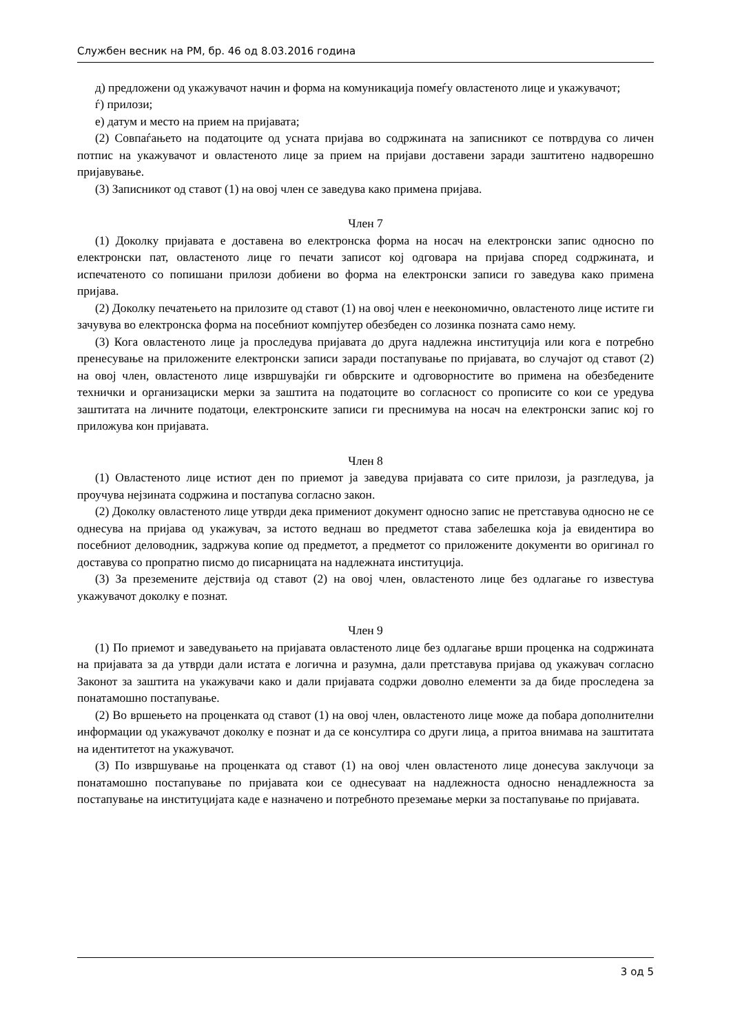Службен весник на РМ, бр. 46 од 8.03.2016 година
д) предложени од укажувачот начин и форма на комуникација помеѓу овластеното лице и укажувачот;
ѓ) прилози;
е) датум и место на прием на пријавата;
(2) Совпаѓањето на податоците од усната пријава во содржината на записникот се потврдува со личен потпис на укажувачот и овластеното лице за прием на пријави доставени заради заштитено надворешно пријавување.
(3) Записникот од ставот (1) на овој член се заведува како примена пријава.
Член 7
(1) Доколку пријавата е доставена во електронска форма на носач на електронски запис односно по електронски пат, овластеното лице го печати записот кој одговара на пријава според содржината, и испечатеното со попишани прилози добиени во форма на електронски записи го заведува како примена пријава.
(2) Доколку печатењето на прилозите од ставот (1) на овој член е неекономично, овластеното лице истите ги зачувува во електронска форма на посебниот компјутер обезбеден со лозинка позната само нему.
(3) Кога овластеното лице ја проследува пријавата до друга надлежна институција или кога е потребно пренесување на приложените електронски записи заради постапување по пријавата, во случајот од ставот (2) на овој член, овластеното лице извршувајќи ги обврските и одговорностите во примена на обезбедените технички и организациски мерки за заштита на податоците во согласност со прописите со кои се уредува заштитата на личните податоци, електронските записи ги преснимува на носач на електронски запис кој го приложува кон пријавата.
Член 8
(1) Овластеното лице истиот ден по приемот ја заведува пријавата со сите прилози, ја разгледува, ја проучува нејзината содржина и постапува согласно закон.
(2) Доколку овластеното лице утврди дека примениот документ односно запис не претставува односно не се однесува на пријава од укажувач, за истото веднаш во предметот става забелешка која ја евидентира во посебниот деловодник, задржува копие од предметот, а предметот со приложените документи во оригинал го доставува со пропратно писмо до писарницата на надлежната институција.
(3) За преземените дејствија од ставот (2) на овој член, овластеното лице без одлагање го известува укажувачот доколку е познат.
Член 9
(1) По приемот и заведувањето на пријавата овластеното лице без одлагање врши проценка на содржината на пријавата за да утврди дали истата е логична и разумна, дали претставува пријава од укажувач согласно Законот за заштита на укажувачи како и дали пријавата содржи доволно елементи за да биде проследена за понатамошно постапување.
(2) Во вршењето на проценката од ставот (1) на овој член, овластеното лице може да побара дополнителни информации од укажувачот доколку е познат и да се консултира со други лица, а притоа внимава на заштитата на идентитетот на укажувачот.
(3) По извршување на проценката од ставот (1) на овој член овластеното лице донесува заклучоци за понатамошно постапување по пријавата кои се однесуваат на надлежноста односно ненадлежноста за постапување на институцијата каде е назначено и потребното преземање мерки за постапување по пријавата.
3 од 5